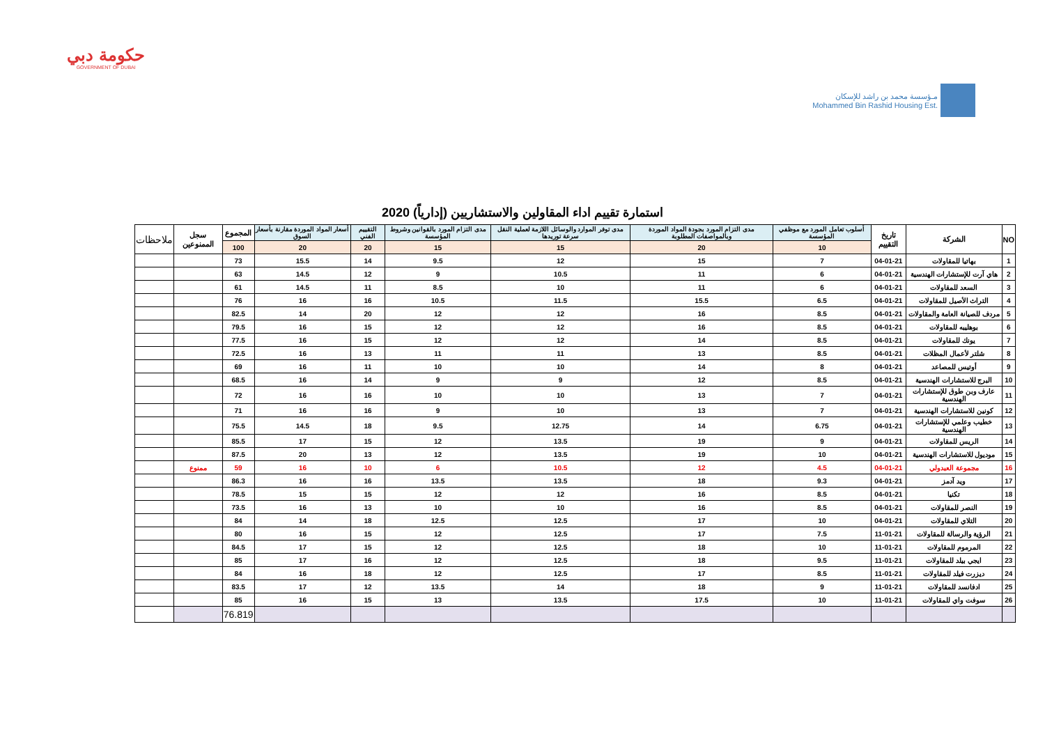حكومة دبي
GOVERNMENT OF DUBAI
مـؤسسة محمد بن راشد للإسكان
Mohammed Bin Rashid Housing Est.
استمارة تقييم اداء المقاولين والاستشاريين (إدارياً) 2020
| NO | الشركة | تاريخ التقييم | أسلوب تعامل المورد مع موظفي المؤسسة | مدى التزام المورد بجودة المواد الموردة وبالمواصفات المطلوبة | مدى توفر الموارد والوسائل اللازمة لعملية النقل سرعة توريدها | مدى التزام المورد بالقوانين وشروط المؤسسة | التقييم الفني | أسعار المواد الموردة مقارنة بأسعار السوق | المجموع | سجل الممنوعين | ملاحظات |
| --- | --- | --- | --- | --- | --- | --- | --- | --- | --- | --- | --- |
| | | | 10 | 20 | 15 | 15 | 20 | 20 | 100 | | |
| 1 | بهاتيا للمقاولات | 04-01-21 | 7 | 15 | 12 | 9.5 | 14 | 15.5 | 73 | | |
| 2 | هاي آرت للإستشارات الهندسية | 04-01-21 | 6 | 11 | 10.5 | 9 | 12 | 14.5 | 63 | | |
| 3 | السعد للمقاولات | 04-01-21 | 6 | 11 | 10 | 8.5 | 11 | 14.5 | 61 | | |
| 4 | التراث الأصيل للمقاولات | 04-01-21 | 6.5 | 15.5 | 11.5 | 10.5 | 16 | 16 | 76 | | |
| 5 | مردف للصيانة العامة والمقاولات | 04-01-21 | 8.5 | 16 | 12 | 12 | 20 | 14 | 82.5 | | |
| 6 | بوهليبه للمقاولات | 04-01-21 | 8.5 | 16 | 12 | 12 | 15 | 16 | 79.5 | | |
| 7 | يونك للمقاولات | 04-01-21 | 8.5 | 14 | 12 | 12 | 15 | 16 | 77.5 | | |
| 8 | شلتر لأعمال المظلات | 04-01-21 | 8.5 | 13 | 11 | 11 | 13 | 16 | 72.5 | | |
| 9 | أوتيس للمصاعد | 04-01-21 | 8 | 14 | 10 | 10 | 11 | 16 | 69 | | |
| 10 | البرج للاستشارات الهندسية | 04-01-21 | 8.5 | 12 | 9 | 9 | 14 | 16 | 68.5 | | |
| 11 | عارف وبن طوق للإستشارات الهندسية | 04-01-21 | 7 | 13 | 10 | 10 | 16 | 16 | 72 | | |
| 12 | كونين للاستشارات الهندسية | 04-01-21 | 7 | 13 | 10 | 9 | 16 | 16 | 71 | | |
| 13 | خطيب وعلمي للإستشارات الهندسية | 04-01-21 | 6.75 | 14 | 12.75 | 9.5 | 18 | 14.5 | 75.5 | | |
| 14 | الريس للمقاولات | 04-01-21 | 9 | 19 | 13.5 | 12 | 15 | 17 | 85.5 | | |
| 15 | موديول للاستشارات الهندسية | 04-01-21 | 10 | 19 | 13.5 | 12 | 13 | 20 | 87.5 | | |
| 16 | مجموعة العبدولي | 04-01-21 | 4.5 | 12 | 10.5 | 6 | 10 | 16 | 59 | ممنوع | |
| 17 | ويد آدمز | 04-01-21 | 9.3 | 18 | 13.5 | 13.5 | 16 | 16 | 86.3 | | |
| 18 | تكنيا | 04-01-21 | 8.5 | 16 | 12 | 12 | 15 | 15 | 78.5 | | |
| 19 | النصر للمقاولات | 04-01-21 | 8.5 | 16 | 10 | 10 | 13 | 16 | 73.5 | | |
| 20 | التلاي للمقاولات | 04-01-21 | 10 | 17 | 12.5 | 12.5 | 18 | 14 | 84 | | |
| 21 | الرؤية والرسالة للمقاولات | 11-01-21 | 7.5 | 17 | 12.5 | 12 | 15 | 16 | 80 | | |
| 22 | المرموم للمقاولات | 11-01-21 | 10 | 18 | 12.5 | 12 | 15 | 17 | 84.5 | | |
| 23 | ايجي بيلد للمقاولات | 11-01-21 | 9.5 | 18 | 12.5 | 12 | 16 | 17 | 85 | | |
| 24 | ديزرت فيلد للمقاولات | 11-01-21 | 8.5 | 17 | 12.5 | 12 | 18 | 16 | 84 | | |
| 25 | ادفانسد للمقاولات | 11-01-21 | 9 | 18 | 14 | 13.5 | 12 | 17 | 83.5 | | |
| 26 | سوفت واي للمقاولات | 11-01-21 | 10 | 17.5 | 13.5 | 13 | 15 | 16 | 85 | | |
| | | | | | | | | | 76.819 | | |